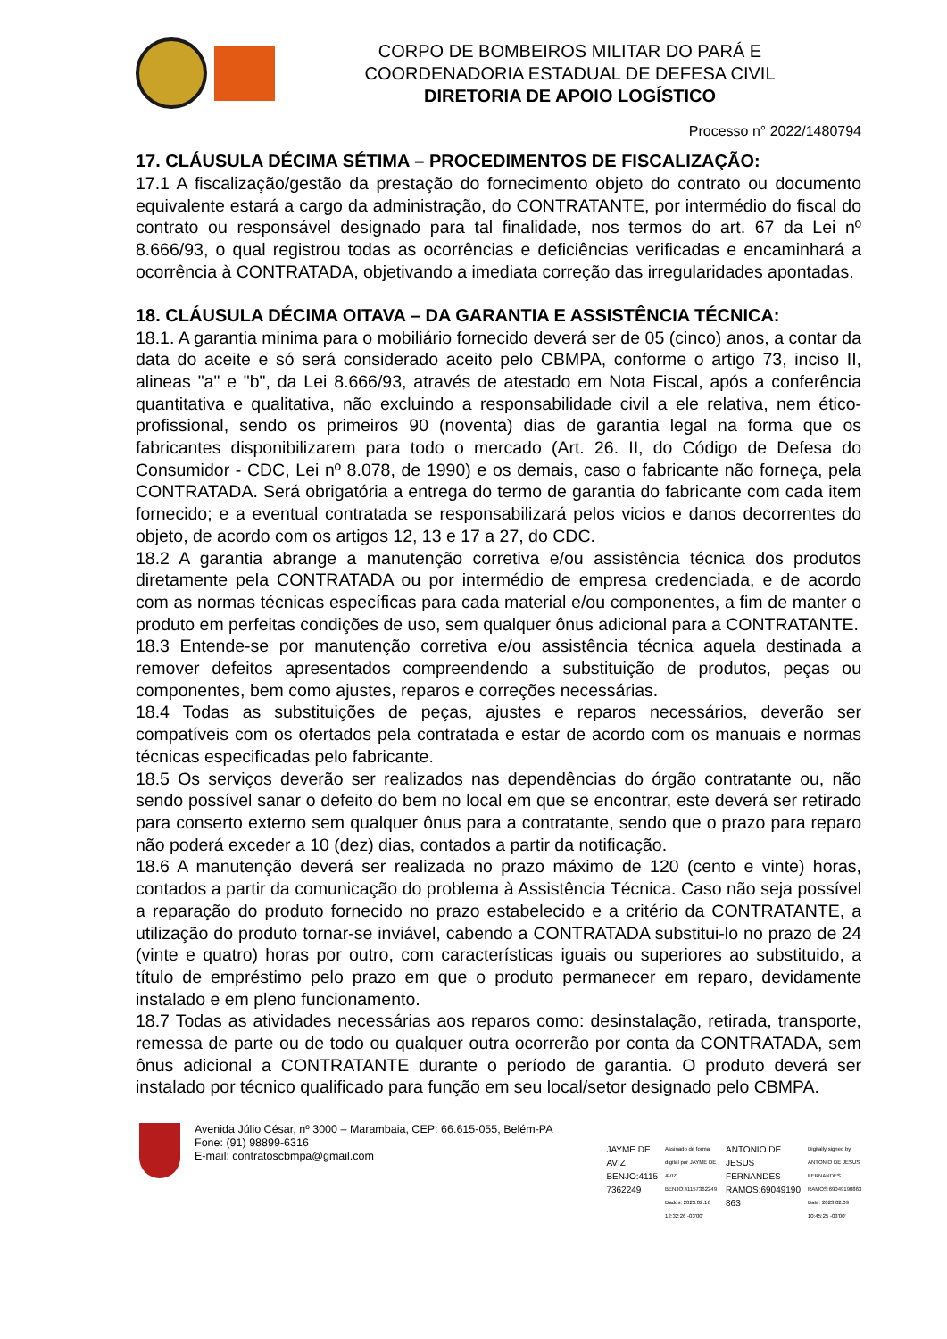CORPO DE BOMBEIROS MILITAR DO PARÁ E
COORDENADORIA ESTADUAL DE DEFESA CIVIL
DIRETORIA DE APOIO LOGÍSTICO
Processo n° 2022/1480794
17. CLÁUSULA DÉCIMA SÉTIMA – PROCEDIMENTOS DE FISCALIZAÇÃO:
17.1 A fiscalização/gestão da prestação do fornecimento objeto do contrato ou documento equivalente estará a cargo da administração, do CONTRATANTE, por intermédio do fiscal do contrato ou responsável designado para tal finalidade, nos termos do art. 67 da Lei nº 8.666/93, o qual registrou todas as ocorrências e deficiências verificadas e encaminhará a ocorrência à CONTRATADA, objetivando a imediata correção das irregularidades apontadas.
18. CLÁUSULA DÉCIMA OITAVA – DA GARANTIA E ASSISTÊNCIA TÉCNICA:
18.1. A garantia minima para o mobiliário fornecido deverá ser de 05 (cinco) anos, a contar da data do aceite e só será considerado aceito pelo CBMPA, conforme o artigo 73, inciso II, alineas "a" e "b", da Lei 8.666/93, através de atestado em Nota Fiscal, após a conferência quantitativa e qualitativa, não excluindo a responsabilidade civil a ele relativa, nem ético-profissional, sendo os primeiros 90 (noventa) dias de garantia legal na forma que os fabricantes disponibilizarem para todo o mercado (Art. 26. II, do Código de Defesa do Consumidor - CDC, Lei nº 8.078, de 1990) e os demais, caso o fabricante não forneça, pela CONTRATADA. Será obrigatória a entrega do termo de garantia do fabricante com cada item fornecido; e a eventual contratada se responsabilizará pelos vicios e danos decorrentes do objeto, de acordo com os artigos 12, 13 e 17 a 27, do CDC.
18.2 A garantia abrange a manutenção corretiva e/ou assistência técnica dos produtos diretamente pela CONTRATADA ou por intermédio de empresa credenciada, e de acordo com as normas técnicas específicas para cada material e/ou componentes, a fim de manter o produto em perfeitas condições de uso, sem qualquer ônus adicional para a CONTRATANTE.
18.3 Entende-se por manutenção corretiva e/ou assistência técnica aquela destinada a remover defeitos apresentados compreendendo a substituição de produtos, peças ou componentes, bem como ajustes, reparos e correções necessárias.
18.4 Todas as substituições de peças, ajustes e reparos necessários, deverão ser compatíveis com os ofertados pela contratada e estar de acordo com os manuais e normas técnicas especificadas pelo fabricante.
18.5 Os serviços deverão ser realizados nas dependências do órgão contratante ou, não sendo possível sanar o defeito do bem no local em que se encontrar, este deverá ser retirado para conserto externo sem qualquer ônus para a contratante, sendo que o prazo para reparo não poderá exceder a 10 (dez) dias, contados a partir da notificação.
18.6 A manutenção deverá ser realizada no prazo máximo de 120 (cento e vinte) horas, contados a partir da comunicação do problema à Assistência Técnica. Caso não seja possível a reparação do produto fornecido no prazo estabelecido e a critério da CONTRATANTE, a utilização do produto tornar-se inviável, cabendo a CONTRATADA substitui-lo no prazo de 24 (vinte e quatro) horas por outro, com características iguais ou superiores ao substituido, a título de empréstimo pelo prazo em que o produto permanecer em reparo, devidamente instalado e em pleno funcionamento.
18.7 Todas as atividades necessárias aos reparos como: desinstalação, retirada, transporte, remessa de parte ou de todo ou qualquer outra ocorrerão por conta da CONTRATADA, sem ônus adicional a CONTRATANTE durante o período de garantia. O produto deverá ser instalado por técnico qualificado para função em seu local/setor designado pelo CBMPA.
Avenida Júlio César, nº 3000 – Marambaia, CEP: 66.615-055, Belém-PA
Fone: (91) 98899-6316
E-mail: contratoscbmpa@gmail.com
JAYME DE
AVIZ
BENJO:4115
7362249
Assinado de forma digital por JAYME DE AVIZ BENJO:41157362249 Dados: 2023.02.16 12:32:26 -03'00'
ANTONIO DE
JESUS
FERNANDES
RAMOS:69049190
863
Digitally signed by ANTONIO DE JESUS FERNANDES RAMOS:69049190863 Date: 2023.02.09 10:45:25 -03'00'